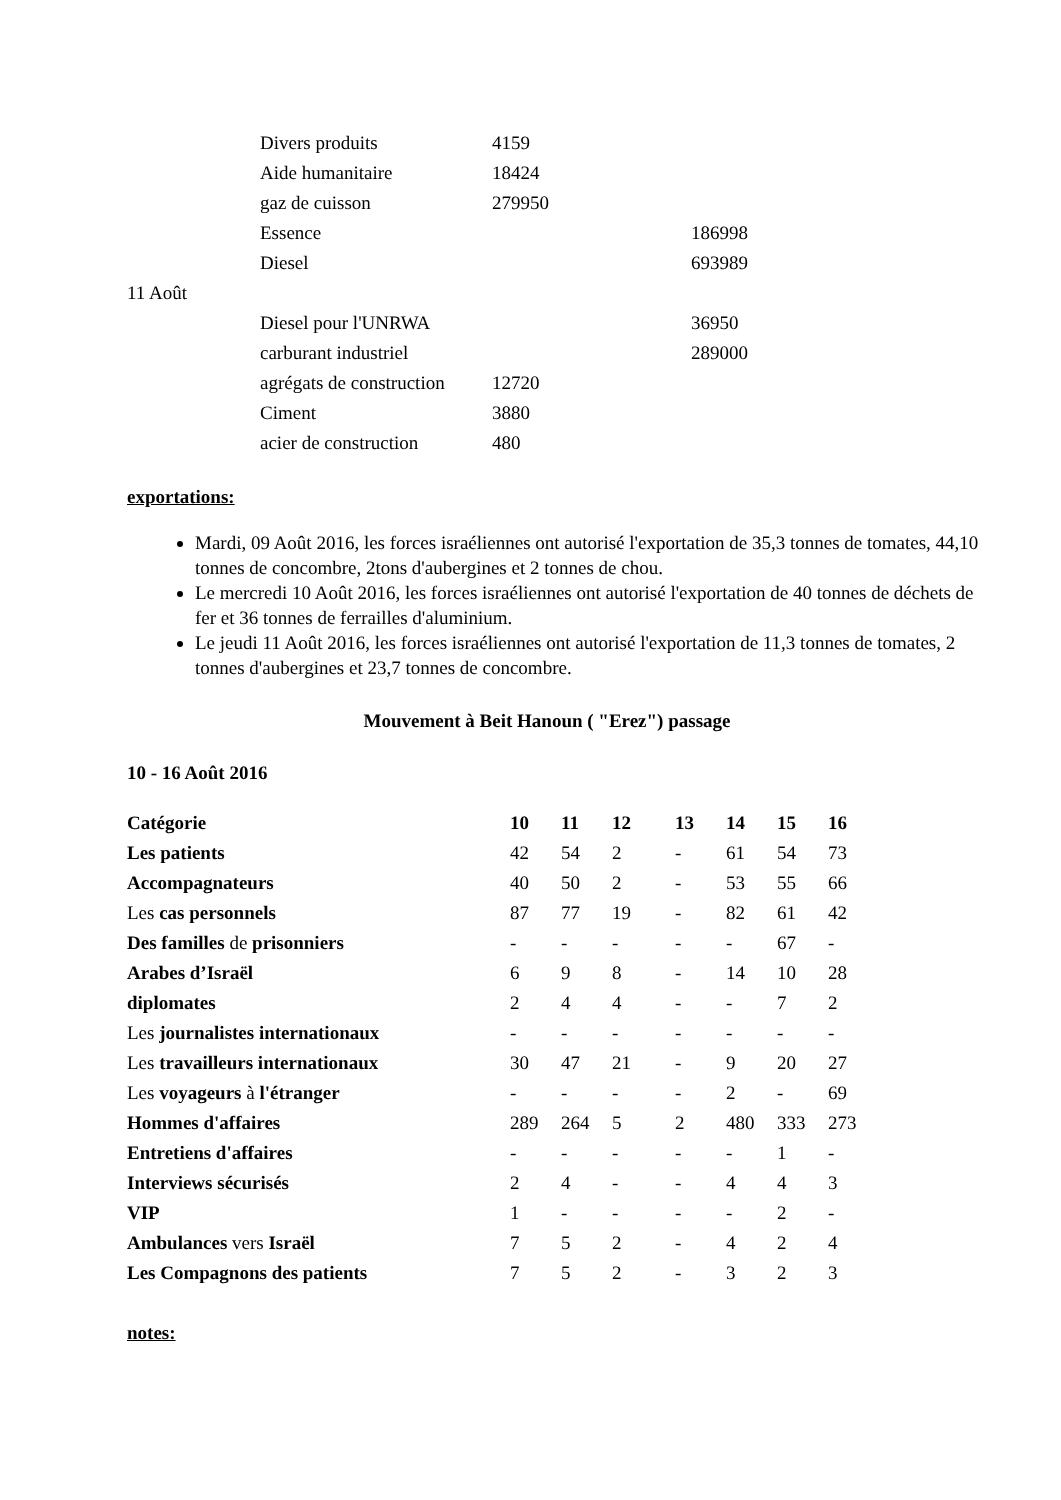| | Divers produits | 4159 | |
| | Aide humanitaire | 18424 | |
| | gaz de cuisson | 279950 | |
| | Essence | | 186998 |
| | Diesel | | 693989 |
| 11 Août | | | |
| | Diesel pour l'UNRWA | | 36950 |
| | carburant industriel | | 289000 |
| | agrégats de construction | 12720 | |
| | Ciment | 3880 | |
| | acier de construction | 480 | |
exportations:
Mardi, 09 Août 2016, les forces israéliennes ont autorisé l'exportation de 35,3 tonnes de tomates, 44,10 tonnes de concombre, 2tons d'aubergines et 2 tonnes de chou.
Le mercredi 10 Août 2016, les forces israéliennes ont autorisé l'exportation de 40 tonnes de déchets de fer et 36 tonnes de ferrailles d'aluminium.
Le jeudi 11 Août 2016, les forces israéliennes ont autorisé l'exportation de 11,3 tonnes de tomates, 2 tonnes d'aubergines et 23,7 tonnes de concombre.
Mouvement à Beit Hanoun ( "Erez") passage
10 - 16 Août 2016
| Catégorie | 10 | 11 | 12 | 13 | 14 | 15 | 16 |
| --- | --- | --- | --- | --- | --- | --- | --- |
| Les patients | 42 | 54 | 2 | - | 61 | 54 | 73 |
| Accompagnateurs | 40 | 50 | 2 | - | 53 | 55 | 66 |
| Les cas personnels | 87 | 77 | 19 | - | 82 | 61 | 42 |
| Des familles de prisonniers | - | - | - | - | - | 67 | - |
| Arabes d’Israël | 6 | 9 | 8 | - | 14 | 10 | 28 |
| diplomates | 2 | 4 | 4 | - | - | 7 | 2 |
| Les journalistes internationaux | - | - | - | - | - | - | - |
| Les travailleurs internationaux | 30 | 47 | 21 | - | 9 | 20 | 27 |
| Les voyageurs à l'étranger | - | - | - | - | 2 | - | 69 |
| Hommes d'affaires | 289 | 264 | 5 | 2 | 480 | 333 | 273 |
| Entretiens d'affaires | - | - | - | - | - | 1 | - |
| Interviews sécurisés | 2 | 4 | - | - | 4 | 4 | 3 |
| VIP | 1 | - | - | - | - | 2 | - |
| Ambulances vers Israël | 7 | 5 | 2 | - | 4 | 2 | 4 |
| Les Compagnons des patients | 7 | 5 | 2 | - | 3 | 2 | 3 |
notes: